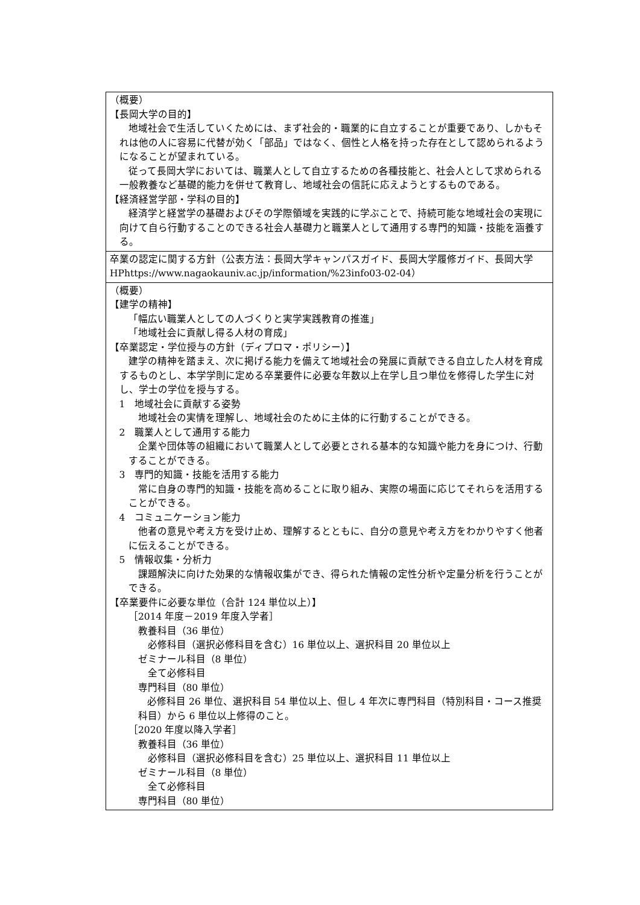| （概要） 【長岡大学の目的】 地域社会で生活していくためには、まず社会的・職業的に自立することが重要であり、しかもそれは他の人に容易に代替が効く「部品」ではなく、個性と人格を持った存在として認められるようになることが望まれている。 従って長岡大学においては、職業人として自立するための各種技能と、社会人として求められる一般教養など基礎的能力を併せて教育し、地域社会の信託に応えようとするものである。 【経済経営学部・学科の目的】 経済学と経営学の基礎およびその学際領域を実践的に学ぶことで、持続可能な地域社会の実現に向けて自ら行動することのできる社会人基礎力と職業人として通用する専門的知識・技能を涵養する。 |
| 卒業の認定に関する方針（公表方法：長岡大学キャンパスガイド、長岡大学履修ガイド、長岡大学 HPhttps://www.nagaokauniv.ac.jp/information/%23info03-02-04） |
| （概要） 【建学の精神】 「幅広い職業人としての人づくりと実学実践教育の推進」 「地域社会に貢献し得る人材の育成」 【卒業認定・学位授与の方針（ディプロマ・ポリシー）】 建学の精神を踏まえ、次に掲げる能力を備えて地域社会の発展に貢献できる自立した人材を育成するものとし、本学学則に定める卒業要件に必要な年数以上在学し且つ単位を修得した学生に対し、学士の学位を授与する。 1 地域社会に貢献する姿勢 地域社会の実情を理解し、地域社会のために主体的に行動することができる。 2 職業人として通用する能力 企業や団体等の組織において職業人として必要とされる基本的な知識や能力を身につけ、行動することができる。 3 専門的知識・技能を活用する能力 常に自身の専門的知識・技能を高めることに取り組み、実際の場面に応じてそれらを活用することができる。 4 コミュニケーション能力 他者の意見や考え方を受け止め、理解するとともに、自分の意見や考え方をわかりやすく他者に伝えることができる。 5 情報収集・分析力 課題解決に向けた効果的な情報収集ができ、得られた情報の定性分析や定量分析を行うことができる。 【卒業要件に必要な単位（合計 124 単位以上）】 ［2014 年度－2019 年度入学者］ 教養科目（36 単位） 必修科目（選択必修科目を含む）16 単位以上、選択科目 20 単位以上 ゼミナール科目（8 単位） 全て必修科目 専門科目（80 単位） 必修科目 26 単位、選択科目 54 単位以上、但し 4 年次に専門科目（特別科目・コース推奨科目）から 6 単位以上修得のこと。 ［2020 年度以降入学者］ 教養科目（36 単位） 必修科目（選択必修科目を含む）25 単位以上、選択科目 11 単位以上 ゼミナール科目（8 単位） 全て必修科目 専門科目（80 単位） |